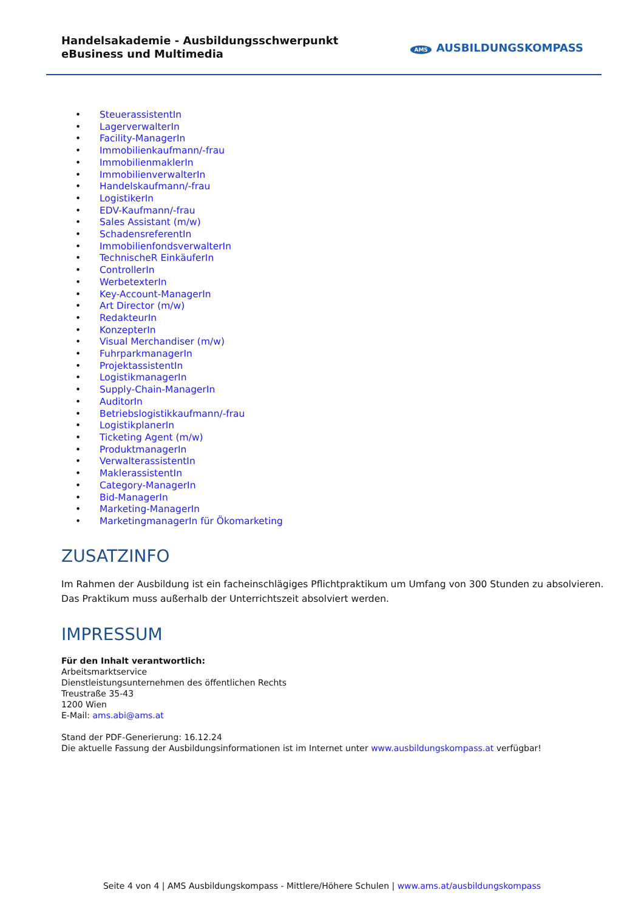Handelsakademie - Ausbildungsschwerpunkt eBusiness und Multimedia
AMS AUSBILDUNGSKOMPASS
SteuerassistentIn
LagerverwalterIn
Facility-ManagerIn
Immobilienkaufmann/-frau
ImmobilienmaklerIn
ImmobilienverwalterIn
Handelskaufmann/-frau
LogistikerIn
EDV-Kaufmann/-frau
Sales Assistant (m/w)
SchadensreferentIn
ImmobilienfondsverwalterIn
TechnischeR EinkäuferIn
ControllerIn
WerbetexterIn
Key-Account-ManagerIn
Art Director (m/w)
RedakteurIn
KonzepterIn
Visual Merchandiser (m/w)
FuhrparkmanagerIn
ProjektassistentIn
LogistikmanagerIn
Supply-Chain-ManagerIn
AuditorIn
Betriebslogistikkaufmann/-frau
LogistikplanerIn
Ticketing Agent (m/w)
ProduktmanagerIn
VerwalterassistentIn
MaklerassistentIn
Category-ManagerIn
Bid-ManagerIn
Marketing-ManagerIn
MarketingmanagerIn für Ökomarketing
ZUSATZINFO
Im Rahmen der Ausbildung ist ein facheinschlägiges Pflichtpraktikum um Umfang von 300 Stunden zu absolvieren. Das Praktikum muss außerhalb der Unterrichtszeit absolviert werden.
IMPRESSUM
Für den Inhalt verantwortlich:
Arbeitsmarktservice
Dienstleistungsunternehmen des öffentlichen Rechts
Treustraße 35-43
1200 Wien
E-Mail: ams.abi@ams.at
Stand der PDF-Generierung: 16.12.24
Die aktuelle Fassung der Ausbildungsinformationen ist im Internet unter www.ausbildungskompass.at verfügbar!
Seite 4 von 4 | AMS Ausbildungskompass - Mittlere/Höhere Schulen | www.ams.at/ausbildungskompass